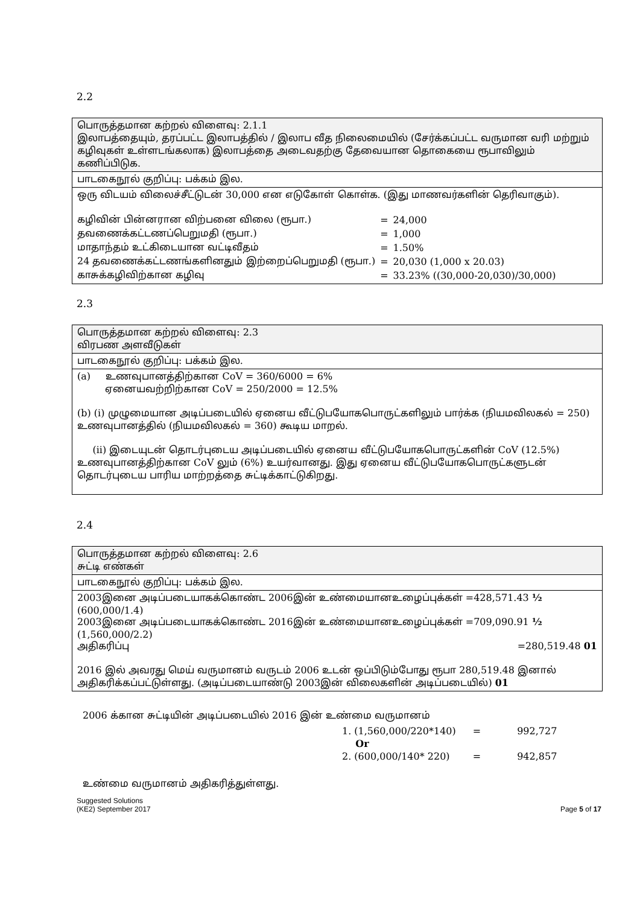2.2
பொருத்தமான கற்றல் விளைவு: 2.1.1
இலாபத்தையும், தரப்பட்ட இலாபத்தில் / இலாப வீத நிலைமையில் (சேர்க்கப்பட்ட வருமான வரி மற்றும் கழிவுகள் உள்ளடங்கலாக) இலாபத்தை அடைவதற்கு தேவையான தொகையை ரூபாவிலும் கணிப்பிடுக.
பாடகைநூல் குறிப்பு: பக்கம் இல.
ஒரு விடயம் விலைச்சீட்டுடன் 30,000 என எடுகோள் கொள்க. (இது மாணவர்களின் தெரிவாகும்).
| கழிவின் பின்னரான விற்பனை விலை (ரூபா.) | = | 24,000 |
| தவணைக்கட்டணப்பெறுமதி (ரூபா.) | = | 1,000 |
| மாதாந்தம் உட்கிடையான வட்டிவீதம் | = | 1.50% |
| 24 தவணைக்கட்டணங்களினதும் இற்றைப்பெறுமதி (ரூபா.) | = | 20,030 (1,000 x 20.03) |
| காசுக்கழிவிற்கான கழிவு | = | 33.23% ((30,000-20,030)/30,000) |
2.3
பொருத்தமான கற்றல் விளைவு: 2.3
விரபண அளவீடுகள்
பாடகைநூல் குறிப்பு: பக்கம் இல.
(a) உணவுபானத்திற்கான CoV = 360/6000 = 6%
ஏனையவற்றிற்கான CoV = 250/2000 = 12.5%
(b) (i) முழுமையான அடிப்படையில் ஏனைய வீட்டுபயோகபொருட்களிலும் பார்க்க (நியமவிலகல் = 250) உணவுபானத்தில் (நியமவிலகல் = 360) கூடிய மாறல்.
(ii) இடையுடன் தொடர்புடைய அடிப்படையில் ஏனைய வீட்டுபயோகபொருட்களின் CoV (12.5%) உணவுபானத்திற்கான CoV லும் (6%) உயர்வானது. இது ஏனைய வீட்டுபயோகபொருட்களுடன் தொடர்புடைய பாரிய மாற்றத்தை சுட்டிக்காட்டுகிறது.
2.4
பொருத்தமான கற்றல் விளைவு: 2.6
சுட்டி எண்கள்
பாடகைநூல் குறிப்பு: பக்கம் இல.
2003இனை அடிப்படையாகக்கொண்ட 2006இன் உண்மையானஉழைப்புக்கள் =428,571.43 ½
(600,000/1.4)
2003இனை அடிப்படையாகக்கொண்ட 2016இன் உண்மையானஉழைப்புக்கள் =709,090.91 ½
(1,560,000/2.2)
அதிகரிப்பு =280,519.48 01
2016 இல் அவரது மெய் வருமானம் வருடம் 2006 உடன் ஒப்பிடும்போது ரூபா 280,519.48 இனால் அதிகரிக்கப்பட்டுள்ளது. (அடிப்படையாண்டு 2003இன் விலைகளின் அடிப்படையில்) 01
2006 க்கான சுட்டியின் அடிப்படையில் 2016 இன் உண்மை வருமானம்
| 1. (1,560,000/220*140) | = | 992,727 |
| Or | | |
| 2. (600,000/140* 220) | = | 942,857 |
உண்மை வருமானம் அதிகரித்துள்ளது.
Suggested Solutions
(KE2) September 2017 Page 5 of 17